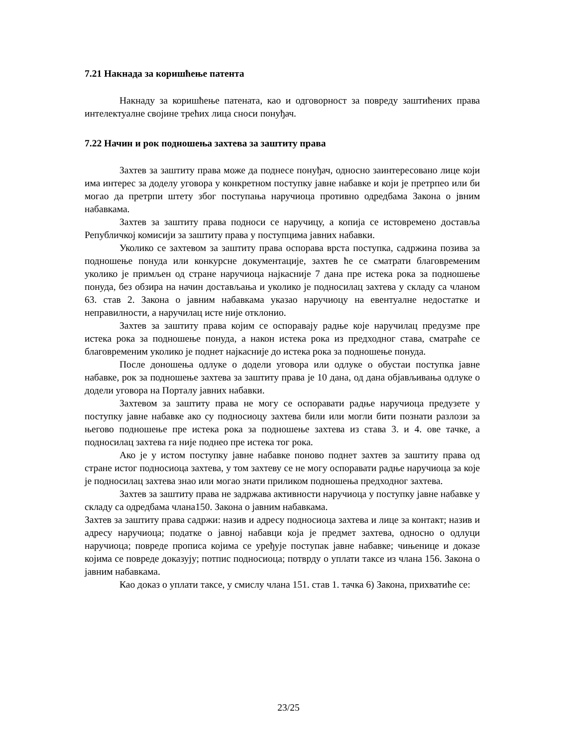7.21 Накнада за коришћење патента
Накнаду за коришћење патената, као и одговорност за повреду заштићених права интелектуалне својине трећих лица сноси понуђач.
7.22 Начин и рок подношења захтева за заштиту права
Захтев за заштиту права може да поднесе понуђач, односно заинтересовано лице који има интерес за доделу уговора у конкретном поступку јавне набавке и који је претрпео или би могао да претрпи штету због поступања наручиоца противно одредбама Закона о јвним набавкама.
Захтев за заштиту права подноси се наручицу, а копија се истовремено доставља Републичкој комисији за заштиту права у поступцима јавних набавки.
Уколико се захтевом за заштиту права оспорава врста поступка, садржина позива за подношење понуда или конкурсне документације, захтев ће се сматрати благовременим уколико је примљен од стране наручиоца најкасније 7 дана пре истека рока за подношење понуда, без обзира на начин достављања и уколико је подносилац захтева у складу са чланом 63. став 2. Закона о јавним набавкама указао наручиоцу на евентуалне недостатке и неправилности, а наручилац исте није отклонио.
Захтев за заштиту права којим се оспоравају радње које наручилац предузме пре истека рока за подношење понуда, а након истека рока из предходног става, сматраће се благовременим уколико је поднет најкасније до истека рока за подношење понуда.
После доношења одлуке о додели уговора или одлуке о обустаи поступка јавне набавке, рок за подношење захтева за заштиту права је 10 дана, од дана објављивања одлуке о додели уговора на Порталу јавних набавки.
Захтевом за заштиту права не могу се оспоравати радње наручиоца предузете у поступку јавне набавке ако су подносиоцу захтева били или могли бити познати разлози за његово подношење пре истека рока за подношење захтева из става 3. и 4. ове тачке, а подносилац захтева га није поднео пре истека тог рока.
Ако је у истом поступку јавне набавке поново поднет захтев за заштиту права од стране истог подносиоца захтева, у том захтеву се не могу оспоравати радње наручиоца за које је подносилац захтева знао или могао знати приликом подношења предходног захтева.
Захтев за заштиту права не задржава активности наручиоца у поступку јавне набавке у складу са одредбама члана150. Закона о јавним набавкама.
Захтев за заштиту права садржи: назив и адресу подносиоца захтева и лице за контакт; назив и адресу наручиоца; податке о јавној набавци која је предмет захтева, односно о одлуци наручиоца; повреде прописа којима се уређује поступак јавне набавке; чињенице и доказе којима се повреде доказују; потпис подносиоца; потврду о уплати таксе из члана 156. Закона о јавним набавкама.
Као доказ о уплати таксе, у смислу члана 151. став 1. тачка 6) Закона, прихватиће се:
23/25